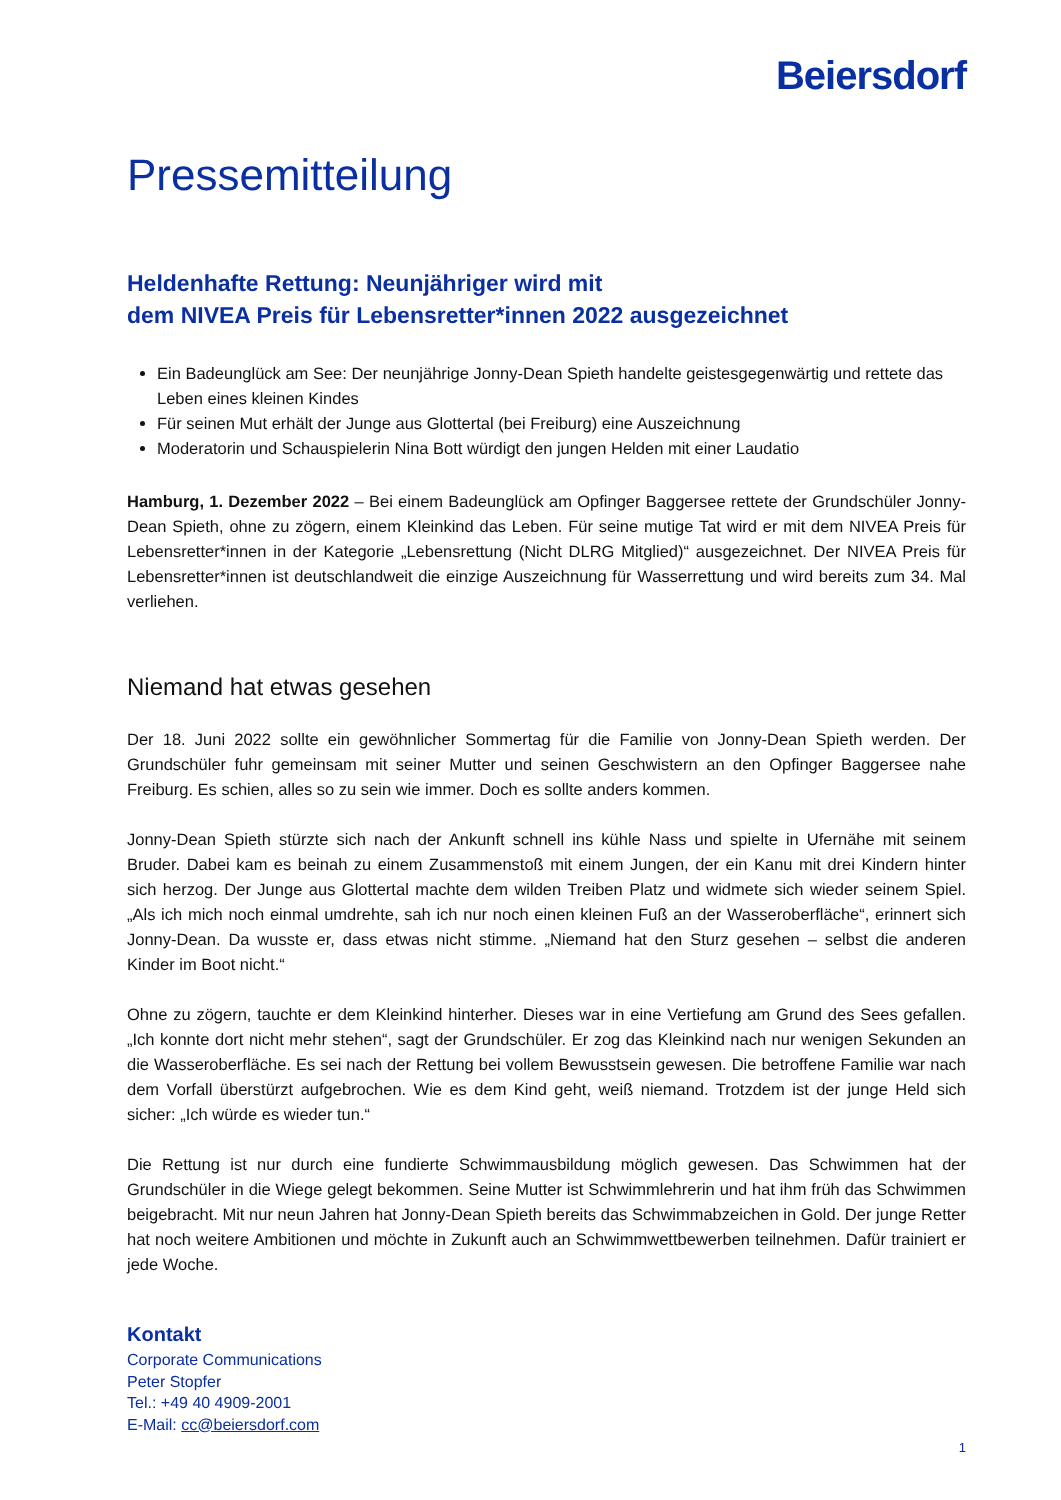Beiersdorf
Pressemitteilung
Heldenhafte Rettung: Neunjähriger wird mit
dem NIVEA Preis für Lebensretter*innen 2022 ausgezeichnet
Ein Badeunglück am See: Der neunjährige Jonny-Dean Spieth handelte geistesgegenwärtig und rettete das Leben eines kleinen Kindes
Für seinen Mut erhält der Junge aus Glottertal (bei Freiburg) eine Auszeichnung
Moderatorin und Schauspielerin Nina Bott würdigt den jungen Helden mit einer Laudatio
Hamburg, 1. Dezember 2022 – Bei einem Badeunglück am Opfinger Baggersee rettete der Grundschüler Jonny-Dean Spieth, ohne zu zögern, einem Kleinkind das Leben. Für seine mutige Tat wird er mit dem NIVEA Preis für Lebensretter*innen in der Kategorie „Lebensrettung (Nicht DLRG Mitglied)“ ausgezeichnet. Der NIVEA Preis für Lebensretter*innen ist deutschlandweit die einzige Auszeichnung für Wasserrettung und wird bereits zum 34. Mal verliehen.
Niemand hat etwas gesehen
Der 18. Juni 2022 sollte ein gewöhnlicher Sommertag für die Familie von Jonny-Dean Spieth werden. Der Grundschüler fuhr gemeinsam mit seiner Mutter und seinen Geschwistern an den Opfinger Baggersee nahe Freiburg. Es schien, alles so zu sein wie immer. Doch es sollte anders kommen.
Jonny-Dean Spieth stürzte sich nach der Ankunft schnell ins kühle Nass und spielte in Ufernähe mit seinem Bruder. Dabei kam es beinah zu einem Zusammenstoß mit einem Jungen, der ein Kanu mit drei Kindern hinter sich herzog. Der Junge aus Glottertal machte dem wilden Treiben Platz und widmete sich wieder seinem Spiel. „Als ich mich noch einmal umdrehte, sah ich nur noch einen kleinen Fuß an der Wasseroberfläche“, erinnert sich Jonny-Dean. Da wusste er, dass etwas nicht stimme. „Niemand hat den Sturz gesehen – selbst die anderen Kinder im Boot nicht.“
Ohne zu zögern, tauchte er dem Kleinkind hinterher. Dieses war in eine Vertiefung am Grund des Sees gefallen. „Ich konnte dort nicht mehr stehen“, sagt der Grundschüler. Er zog das Kleinkind nach nur wenigen Sekunden an die Wasseroberfläche. Es sei nach der Rettung bei vollem Bewusstsein gewesen. Die betroffene Familie war nach dem Vorfall überstürzt aufgebrochen. Wie es dem Kind geht, weiß niemand. Trotzdem ist der junge Held sich sicher: „Ich würde es wieder tun.“
Die Rettung ist nur durch eine fundierte Schwimmausbildung möglich gewesen. Das Schwimmen hat der Grundschüler in die Wiege gelegt bekommen. Seine Mutter ist Schwimmlehrerin und hat ihm früh das Schwimmen beigebracht. Mit nur neun Jahren hat Jonny-Dean Spieth bereits das Schwimmabzeichen in Gold. Der junge Retter hat noch weitere Ambitionen und möchte in Zukunft auch an Schwimmwettbewerben teilnehmen. Dafür trainiert er jede Woche.
Kontakt
Corporate Communications
Peter Stopfer
Tel.: +49 40 4909-2001
E-Mail: cc@beiersdorf.com
1